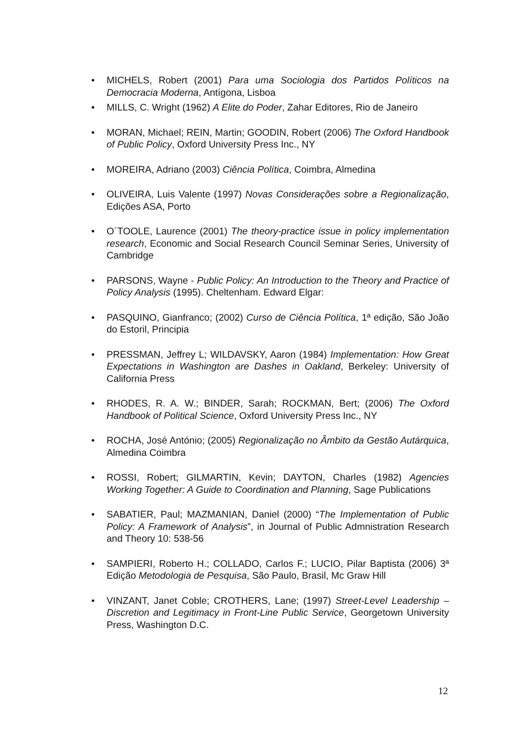• MICHELS, Robert (2001) Para uma Sociologia dos Partidos Políticos na Democracia Moderna, Antígona, Lisboa
• MILLS, C. Wright (1962) A Elite do Poder, Zahar Editores, Rio de Janeiro
• MORAN, Michael; REIN, Martin; GOODIN, Robert (2006) The Oxford Handbook of Public Policy, Oxford University Press Inc., NY
• MOREIRA, Adriano (2003) Ciência Política, Coimbra, Almedina
• OLIVEIRA, Luis Valente (1997) Novas Considerações sobre a Regionalização, Edições ASA, Porto
• O´TOOLE, Laurence (2001) The theory-practice issue in policy implementation research, Economic and Social Research Council Seminar Series, University of Cambridge
• PARSONS, Wayne - Public Policy: An Introduction to the Theory and Practice of Policy Analysis (1995). Cheltenham. Edward Elgar:
• PASQUINO, Gianfranco; (2002) Curso de Ciência Política, 1ª edição, São João do Estoril, Principia
• PRESSMAN, Jeffrey L; WILDAVSKY, Aaron (1984) Implementation: How Great Expectations in Washington are Dashes in Oakland, Berkeley: University of California Press
• RHODES, R. A. W.; BINDER, Sarah; ROCKMAN, Bert; (2006) The Oxford Handbook of Political Science, Oxford University Press Inc., NY
• ROCHA, José António; (2005) Regionalização no Âmbito da Gestão Autárquica, Almedina Coimbra
• ROSSI, Robert; GILMARTIN, Kevin; DAYTON, Charles (1982) Agencies Working Together: A Guide to Coordination and Planning, Sage Publications
• SABATIER, Paul; MAZMANIAN, Daniel (2000) “The Implementation of Public Policy: A Framework of Analysis”, in Journal of Public Admnistration Research and Theory 10: 538-56
• SAMPIERI, Roberto H.; COLLADO, Carlos F.; LUCIO, Pilar Baptista (2006) 3ª Edição Metodologia de Pesquisa, São Paulo, Brasil, Mc Graw Hill
• VINZANT, Janet Coble; CROTHERS, Lane; (1997) Street-Level Leadership – Discretion and Legitimacy in Front-Line Public Service, Georgetown University Press, Washington D.C.
12